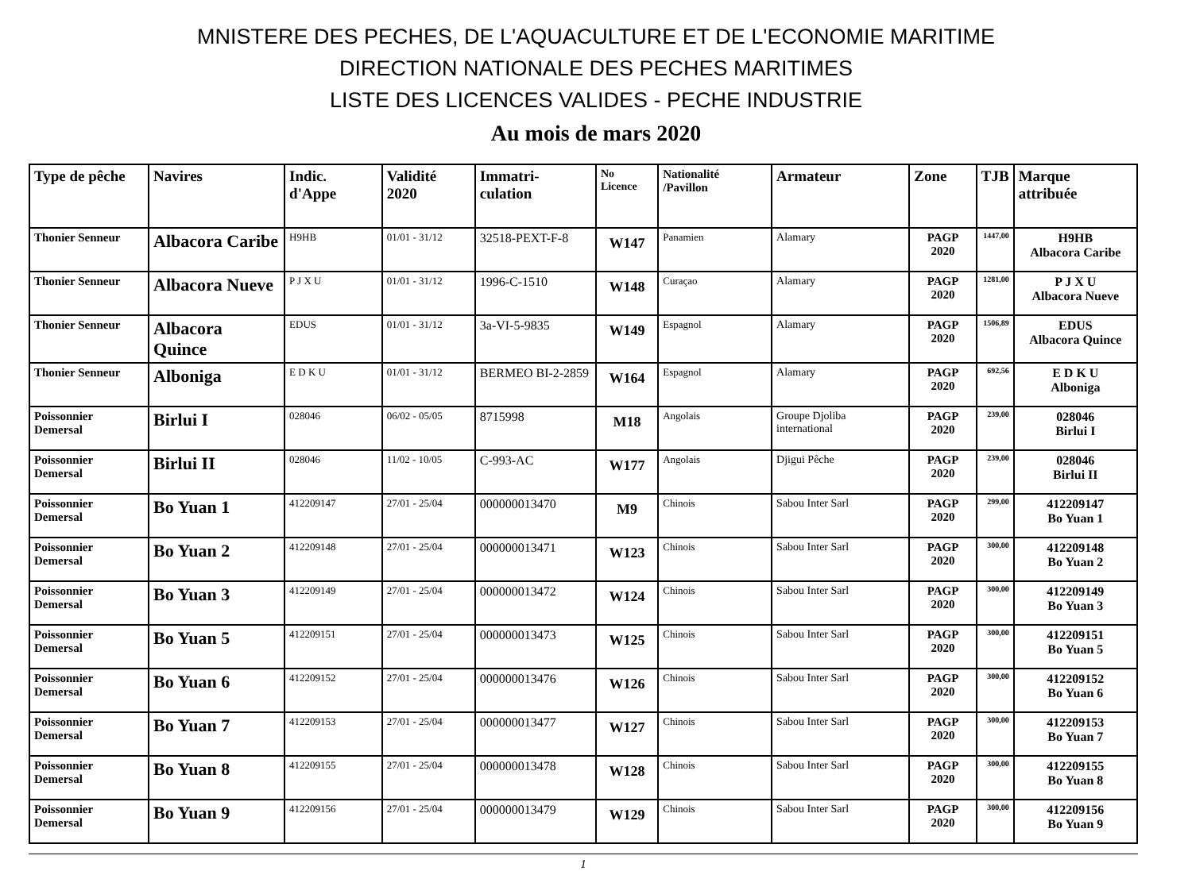MNISTERE DES PECHES, DE L'AQUACULTURE ET DE L'ECONOMIE MARITIME
DIRECTION NATIONALE DES PECHES MARITIMES
LISTE DES LICENCES VALIDES - PECHE INDUSTRIE
Au mois de mars 2020
| Type de pêche | Navires | Indic. d'Appe | Validité 2020 | Immatri-culation | No Licence | Nationalité /Pavillon | Armateur | Zone | TJB | Marque attribuée |
| --- | --- | --- | --- | --- | --- | --- | --- | --- | --- | --- |
| Thonier Senneur | Albacora Caribe | H9HB | 01/01 - 31/12 | 32518-PEXT-F-8 | W147 | Panamien | Alamary | PAGP 2020 | 1447,00 | H9HB Albacora Caribe |
| Thonier Senneur | Albacora Nueve | P J X U | 01/01 - 31/12 | 1996-C-1510 | W148 | Curaçao | Alamary | PAGP 2020 | 1281,00 | P J X U Albacora Nueve |
| Thonier Senneur | Albacora Quince | EDUS | 01/01 - 31/12 | 3a-VI-5-9835 | W149 | Espagnol | Alamary | PAGP 2020 | 1506,89 | EDUS Albacora Quince |
| Thonier Senneur | Alboniga | E D K U | 01/01 - 31/12 | BERMEO BI-2-2859 | W164 | Espagnol | Alamary | PAGP 2020 | 692,56 | E D K U Alboniga |
| Poissonnier Demersal | Birlui I | 028046 | 06/02 - 05/05 | 8715998 | M18 | Angolais | Groupe Djoliba international | PAGP 2020 | 239,00 | 028046 Birlui I |
| Poissonnier Demersal | Birlui II | 028046 | 11/02 - 10/05 | C-993-AC | W177 | Angolais | Djigui Pêche | PAGP 2020 | 239,00 | 028046 Birlui II |
| Poissonnier Demersal | Bo Yuan 1 | 412209147 | 27/01 - 25/04 | 000000013470 | M9 | Chinois | Sabou Inter Sarl | PAGP 2020 | 299,00 | 412209147 Bo Yuan 1 |
| Poissonnier Demersal | Bo Yuan 2 | 412209148 | 27/01 - 25/04 | 000000013471 | W123 | Chinois | Sabou Inter Sarl | PAGP 2020 | 300,00 | 412209148 Bo Yuan 2 |
| Poissonnier Demersal | Bo Yuan 3 | 412209149 | 27/01 - 25/04 | 000000013472 | W124 | Chinois | Sabou Inter Sarl | PAGP 2020 | 300,00 | 412209149 Bo Yuan 3 |
| Poissonnier Demersal | Bo Yuan 5 | 412209151 | 27/01 - 25/04 | 000000013473 | W125 | Chinois | Sabou Inter Sarl | PAGP 2020 | 300,00 | 412209151 Bo Yuan 5 |
| Poissonnier Demersal | Bo Yuan 6 | 412209152 | 27/01 - 25/04 | 000000013476 | W126 | Chinois | Sabou Inter Sarl | PAGP 2020 | 300,00 | 412209152 Bo Yuan 6 |
| Poissonnier Demersal | Bo Yuan 7 | 412209153 | 27/01 - 25/04 | 000000013477 | W127 | Chinois | Sabou Inter Sarl | PAGP 2020 | 300,00 | 412209153 Bo Yuan 7 |
| Poissonnier Demersal | Bo Yuan 8 | 412209155 | 27/01 - 25/04 | 000000013478 | W128 | Chinois | Sabou Inter Sarl | PAGP 2020 | 300,00 | 412209155 Bo Yuan 8 |
| Poissonnier Demersal | Bo Yuan 9 | 412209156 | 27/01 - 25/04 | 000000013479 | W129 | Chinois | Sabou Inter Sarl | PAGP 2020 | 300,00 | 412209156 Bo Yuan 9 |
1